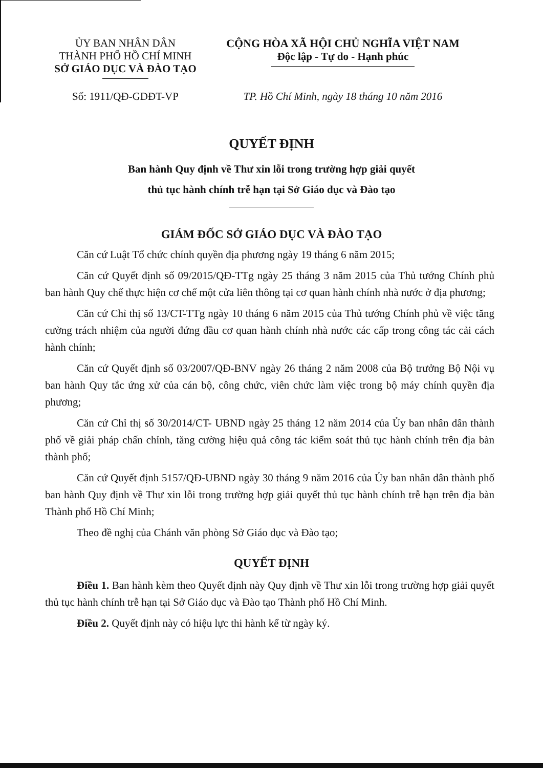ỦY BAN NHÂN DÂN
THÀNH PHỐ HỒ CHÍ MINH
SỞ GIÁO DỤC VÀ ĐÀO TẠO
CỘNG HÒA XÃ HỘI CHỦ NGHĨA VIỆT NAM
Độc lập - Tự do - Hạnh phúc
Số: 1911/QĐ-GDĐT-VP TP. Hồ Chí Minh, ngày 18 tháng 10 năm 2016
QUYẾT ĐỊNH
Ban hành Quy định về Thư xin lỗi trong trường hợp giải quyết
thủ tục hành chính trễ hạn tại Sở Giáo dục và Đào tạo
GIÁM ĐỐC SỞ GIÁO DỤC VÀ ĐÀO TẠO
Căn cứ Luật Tổ chức chính quyền địa phương ngày 19 tháng 6 năm 2015;
Căn cứ Quyết định số 09/2015/QĐ-TTg ngày 25 tháng 3 năm 2015 của Thủ tướng Chính phủ ban hành Quy chế thực hiện cơ chế một cửa liên thông tại cơ quan hành chính nhà nước ở địa phương;
Căn cứ Chỉ thị số 13/CT-TTg ngày 10 tháng 6 năm 2015 của Thủ tướng Chính phủ về việc tăng cường trách nhiệm của người đứng đầu cơ quan hành chính nhà nước các cấp trong công tác cải cách hành chính;
Căn cứ Quyết định số 03/2007/QĐ-BNV ngày 26 tháng 2 năm 2008 của Bộ trưởng Bộ Nội vụ ban hành Quy tắc ứng xử của cán bộ, công chức, viên chức làm việc trong bộ máy chính quyền địa phương;
Căn cứ Chỉ thị số 30/2014/CT- UBND ngày 25 tháng 12 năm 2014 của Ủy ban nhân dân thành phố về giải pháp chấn chỉnh, tăng cường hiệu quả công tác kiểm soát thủ tục hành chính trên địa bàn thành phố;
Căn cứ Quyết định 5157/QĐ-UBND ngày 30 tháng 9 năm 2016 của Ủy ban nhân dân thành phố ban hành Quy định về Thư xin lỗi trong trường hợp giải quyết thủ tục hành chính trễ hạn trên địa bàn Thành phố Hồ Chí Minh;
Theo đề nghị của Chánh văn phòng Sở Giáo dục và Đào tạo;
QUYẾT ĐỊNH
Điều 1. Ban hành kèm theo Quyết định này Quy định về Thư xin lỗi trong trường hợp giải quyết thủ tục hành chính trễ hạn tại Sở Giáo dục và Đào tạo Thành phố Hồ Chí Minh.
Điều 2. Quyết định này có hiệu lực thi hành kể từ ngày ký.